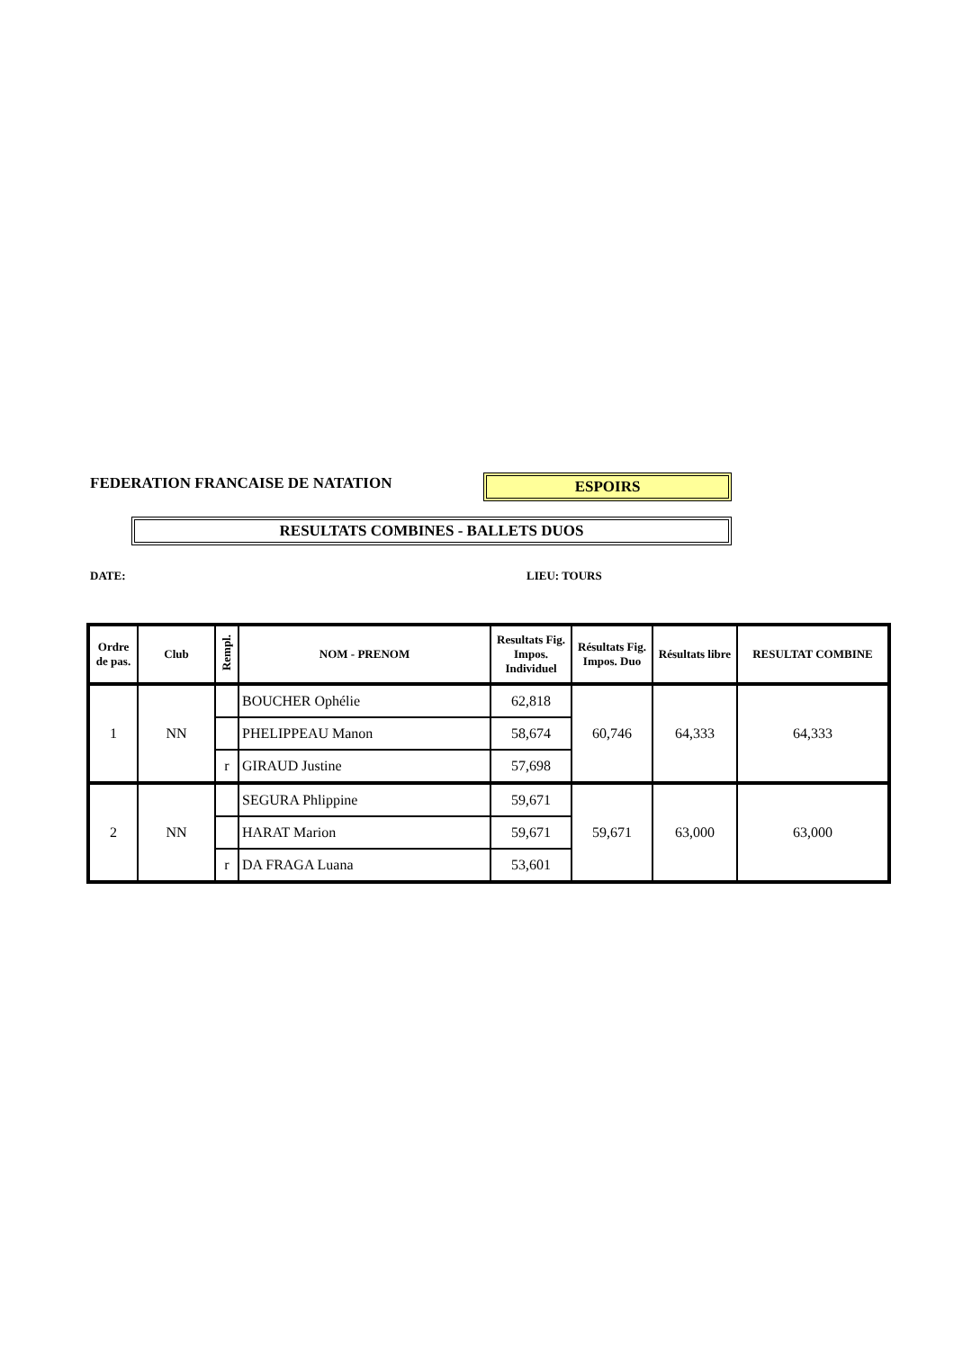FEDERATION FRANCAISE DE NATATION
ESPOIRS
RESULTATS COMBINES - BALLETS DUOS
DATE: LIEU: TOURS
| Ordre de pas. | Club | Rempl. | NOM - PRENOM | Resultats Fig. Impos. Individuel | Résultats Fig. Impos. Duo | Résultats libre | RESULTAT COMBINE |
| --- | --- | --- | --- | --- | --- | --- | --- |
| 1 | NN | | BOUCHER Ophélie | 62,818 | 60,746 | 64,333 | 64,333 |
| | | | PHELIPPEAU Manon | 58,674 | | | |
| | | r | GIRAUD Justine | 57,698 | | | |
| 2 | NN | | SEGURA Phlippine | 59,671 | 59,671 | 63,000 | 63,000 |
| | | | HARAT Marion | 59,671 | | | |
| | | r | DA FRAGA Luana | 53,601 | | | |